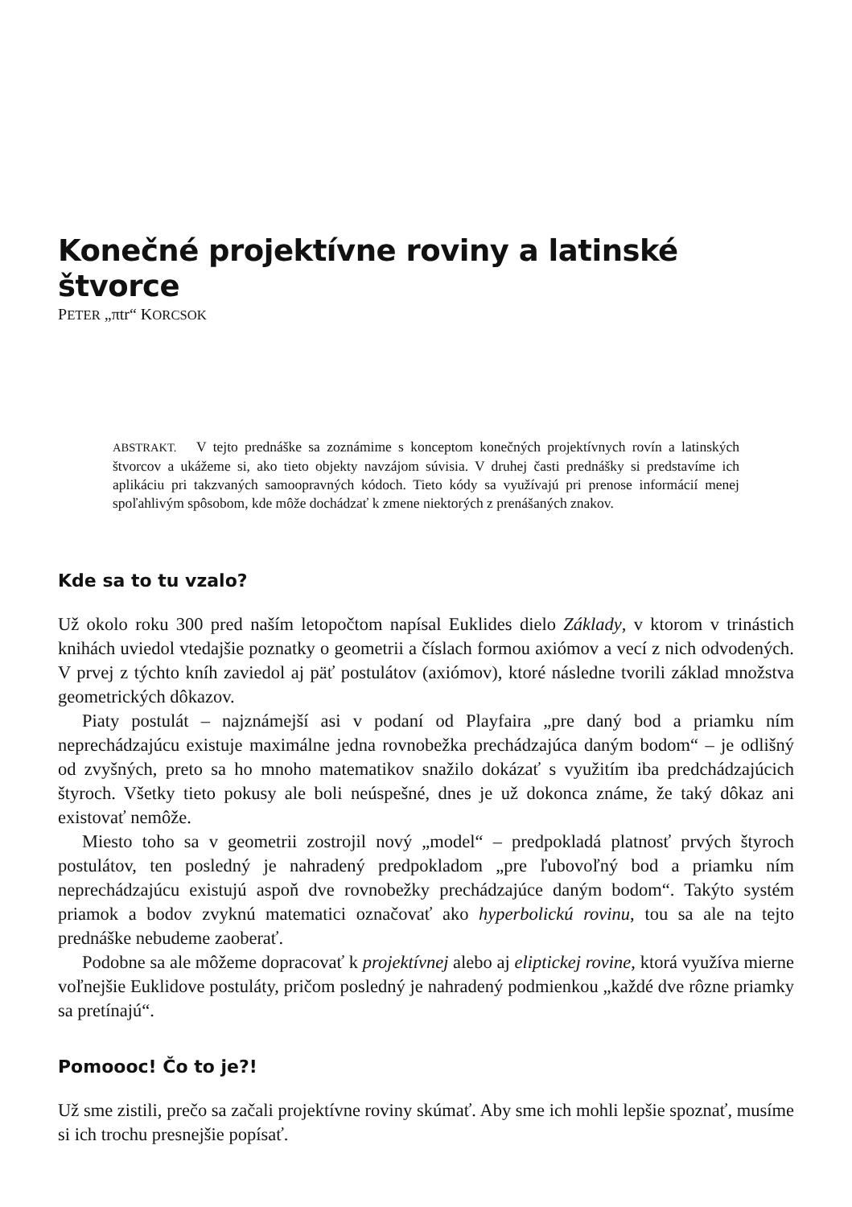Konečné projektívne roviny a latinské štvorce
PETER „πtr“ KORCSOK
ABSTRAKT. V tejto prednáške sa zoznámime s konceptom konečných projektívnych rovín a latinských štvorcov a ukážeme si, ako tieto objekty navzájom súvisia. V druhej časti prednášky si predstavíme ich aplikáciu pri takzvaných samoopravných kódoch. Tieto kódy sa využívajú pri prenose informácií menej spoľahlivým spôsobom, kde môže dochádzať k zmene niektorých z prenášaných znakov.
Kde sa to tu vzalo?
Už okolo roku 300 pred naším letopočtom napísal Euklides dielo Základy, v ktorom v trinástich knihách uviedol vtedajšie poznatky o geometrii a číslach formou axiómov a vecí z nich odvodených. V prvej z týchto kníh zaviedol aj päť postulátov (axiómov), ktoré následne tvorili základ množstva geometrických dôkazov.
Piaty postulát – najznámejší asi v podaní od Playfaira „pre daný bod a priamku ním neprechádzajúcu existuje maximálne jedna rovnobežka prechádzajúca daným bodom“ – je odlišný od zvyšných, preto sa ho mnoho matematikov snažilo dokázať s využitím iba predchádzajúcich štyroch. Všetky tieto pokusy ale boli neúspešné, dnes je už dokonca známe, že taký dôkaz ani existovať nemôže.
Miesto toho sa v geometrii zostrojil nový „model“ – predpokladá platnosť prvých štyroch postulátov, ten posledný je nahradený predpokladom „pre ľubovoľný bod a priamku ním neprechádzajúcu existujú aspoň dve rovnobežky prechádzajúce daným bodom“. Takýto systém priamok a bodov zvyknú matematici označovať ako hyperbolickú rovinu, tou sa ale na tejto prednáške nebudeme zaoberať.
Podobne sa ale môžeme dopracovať k projektívnej alebo aj eliptickej rovine, ktorá využíva mierne voľnejšie Euklidove postuláty, pričom posledný je nahradený podmienkou „každé dve rôzne priamky sa pretínajú“.
Pomoooc! Čo to je?!
Už sme zistili, prečo sa začali projektívne roviny skúmať. Aby sme ich mohli lepšie spoznať, musíme si ich trochu presnejšie popísať.